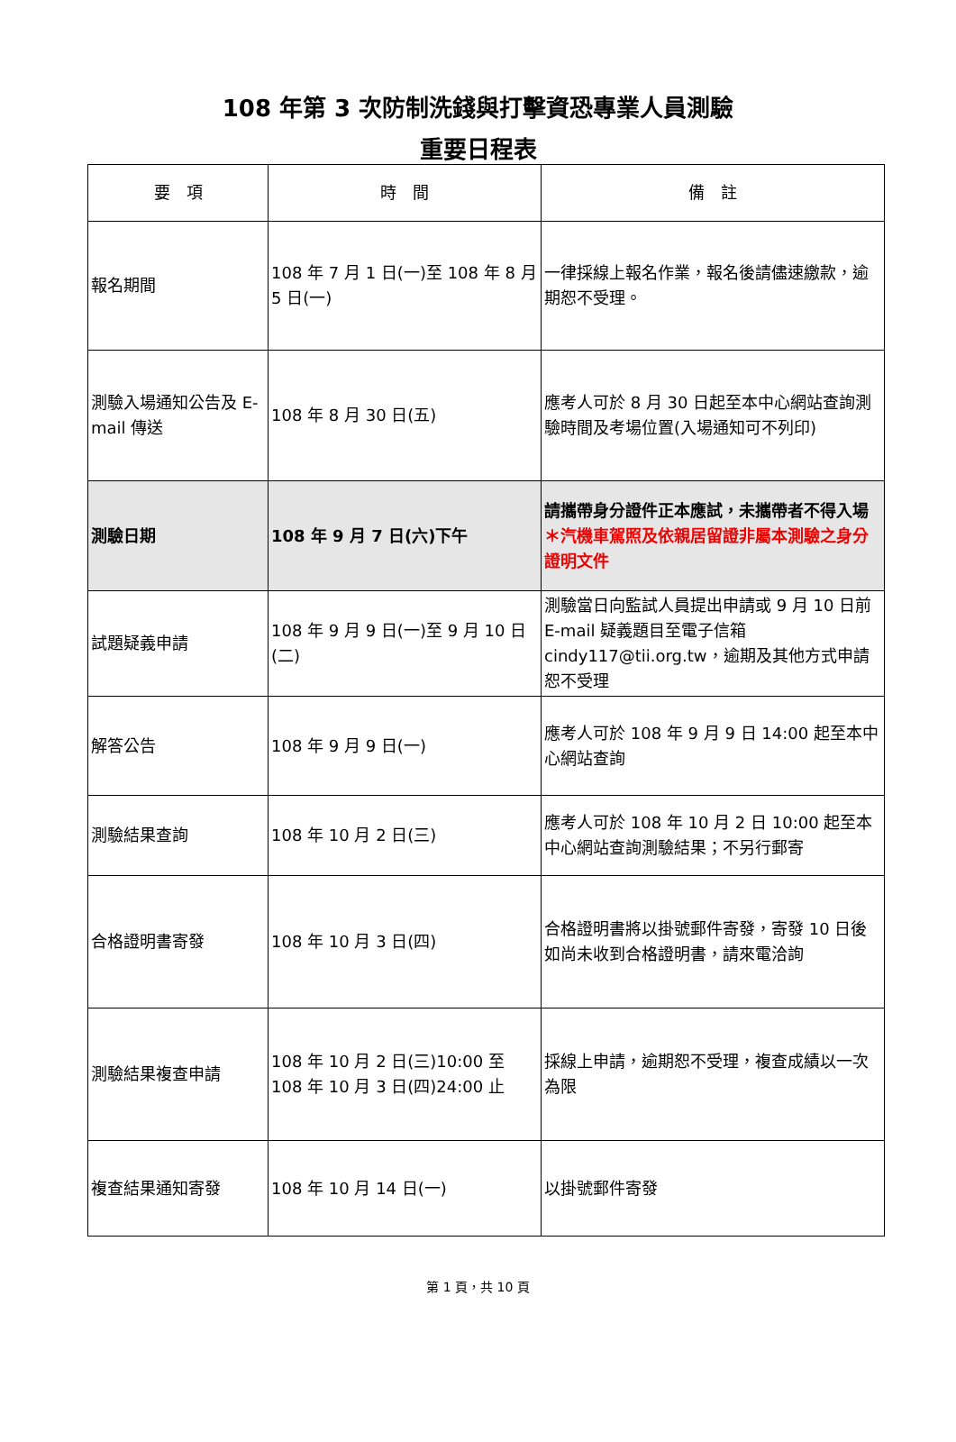108 年第 3 次防制洗錢與打擊資恐專業人員測驗
重要日程表
| 要 項 | 時 間 | 備 註 |
| --- | --- | --- |
| 報名期間 | 108 年 7 月 1 日(一)至 108 年 8 月 5 日(一) | 一律採線上報名作業，報名後請儘速繳款，逾期恕不受理。 |
| 測驗入場通知公告及 E-mail 傳送 | 108 年 8 月 30 日(五) | 應考人可於 8 月 30 日起至本中心網站查詢測驗時間及考場位置(入場通知可不列印) |
| 測驗日期 | 108 年 9 月 7 日(六)下午 | 請攜帶身分證件正本應試，未攜帶者不得入場 ＊汽機車駕照及依親居留證非屬本測驗之身分證明文件 |
| 試題疑義申請 | 108 年 9 月 9 日(一)至 9 月 10 日(二) | 測驗當日向監試人員提出申請或 9 月 10 日前 E-mail 疑義題目至電子信箱 cindy117@tii.org.tw，逾期及其他方式申請恕不受理 |
| 解答公告 | 108 年 9 月 9 日(一) | 應考人可於 108 年 9 月 9 日 14:00 起至本中心網站查詢 |
| 測驗結果查詢 | 108 年 10 月 2 日(三) | 應考人可於 108 年 10 月 2 日 10:00 起至本中心網站查詢測驗結果；不另行郵寄 |
| 合格證明書寄發 | 108 年 10 月 3 日(四) | 合格證明書將以掛號郵件寄發，寄發 10 日後如尚未收到合格證明書，請來電洽詢 |
| 測驗結果複查申請 | 108 年 10 月 2 日(三)10:00 至 108 年 10 月 3 日(四)24:00 止 | 採線上申請，逾期恕不受理，複查成績以一次為限 |
| 複查結果通知寄發 | 108 年 10 月 14 日(一) | 以掛號郵件寄發 |
第 1 頁，共 10 頁